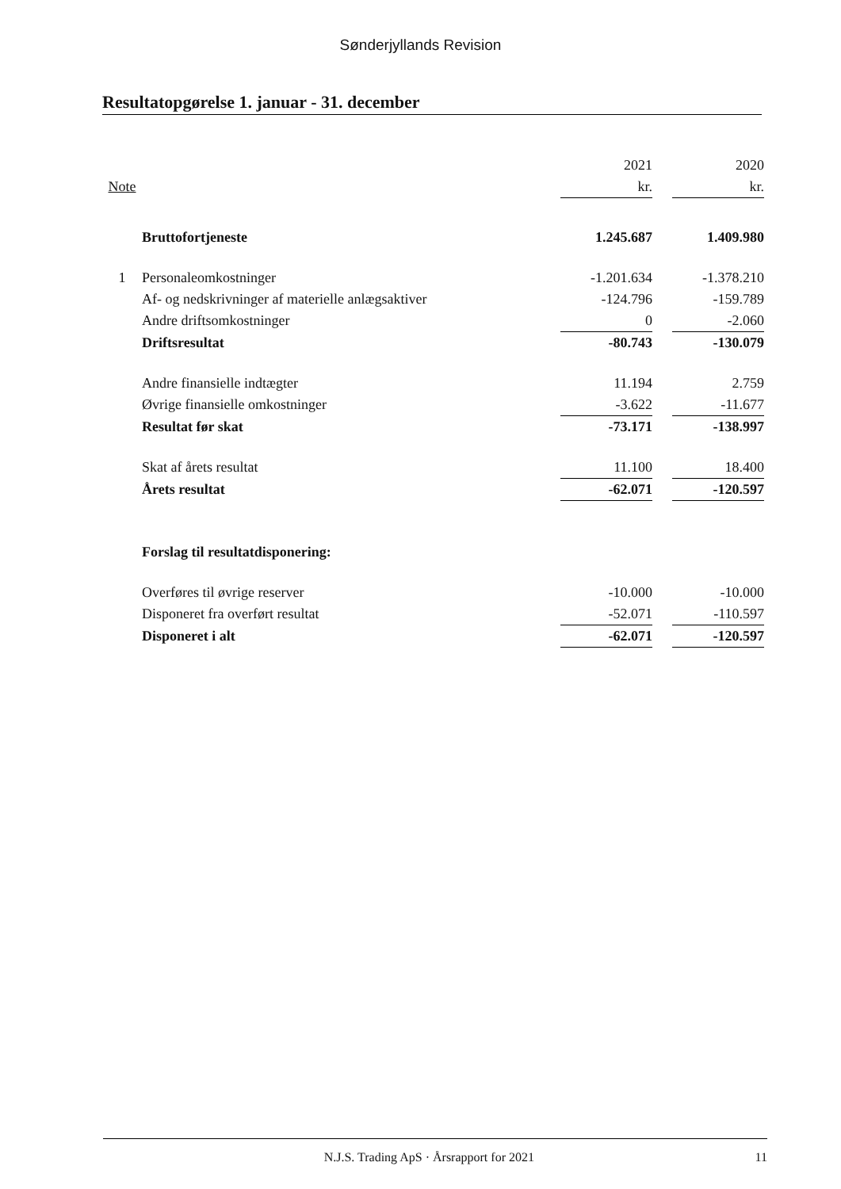Sønderjyllands Revision
Resultatopgørelse 1. januar - 31. december
| | | 2021 | | 2020 |
| --- | --- | --- | --- | --- |
| Note | | kr. | | kr. |
| | Bruttofortjeneste | 1.245.687 | | 1.409.980 |
| 1 | Personaleomkostninger | -1.201.634 | | -1.378.210 |
| | Af- og nedskrivninger af materielle anlægsaktiver | -124.796 | | -159.789 |
| | Andre driftsomkostninger | 0 | | -2.060 |
| | Driftsresultat | -80.743 | | -130.079 |
| | Andre finansielle indtægter | 11.194 | | 2.759 |
| | Øvrige finansielle omkostninger | -3.622 | | -11.677 |
| | Resultat før skat | -73.171 | | -138.997 |
| | Skat af årets resultat | 11.100 | | 18.400 |
| | Årets resultat | -62.071 | | -120.597 |
| | Forslag til resultatdisponering: | | | |
| | Overføres til øvrige reserver | -10.000 | | -10.000 |
| | Disponeret fra overført resultat | -52.071 | | -110.597 |
| | Disponeret i alt | -62.071 | | -120.597 |
N.J.S. Trading ApS · Årsrapport for 2021 11